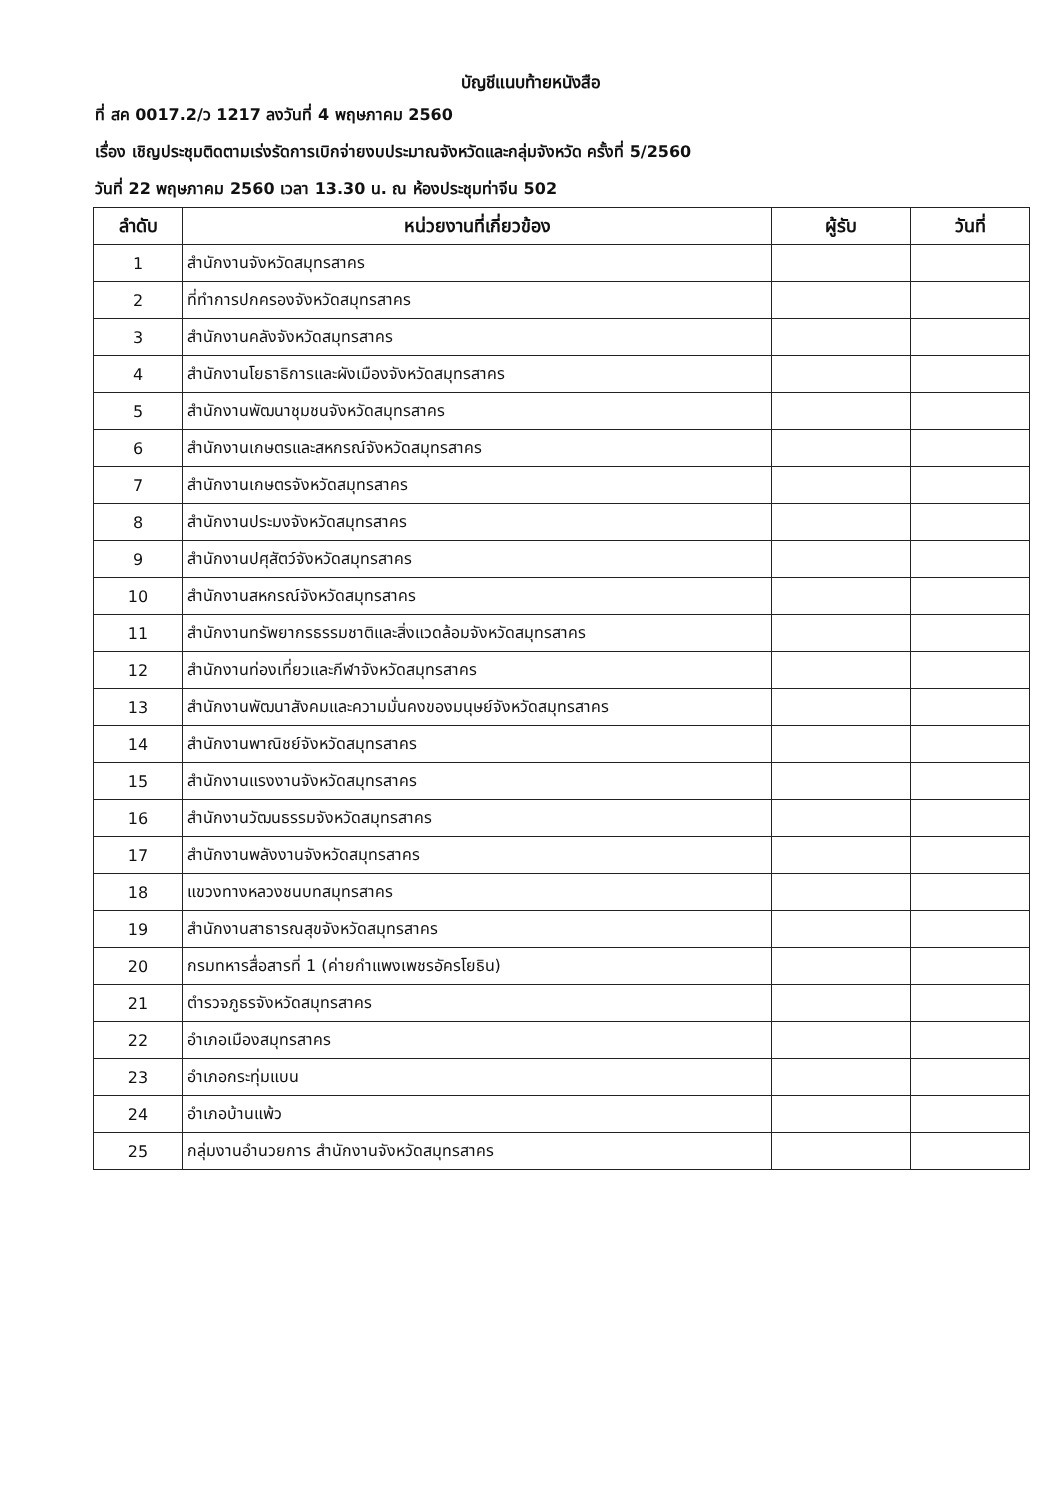บัญชีแนบท้ายหนังสือ
ที่ สค 0017.2/ว 1217 ลงวันที่ 4 พฤษภาคม 2560
เรื่อง เชิญประชุมติดตามเร่งรัดการเบิกจ่ายงบประมาณจังหวัดและกลุ่มจังหวัด ครั้งที่ 5/2560
วันที่ 22 พฤษภาคม 2560 เวลา 13.30 น. ณ ห้องประชุมท่าจีน 502
| ลำดับ | หน่วยงานที่เกี่ยวข้อง | ผู้รับ | วันที่ |
| --- | --- | --- | --- |
| 1 | สำนักงานจังหวัดสมุทรสาคร | | |
| 2 | ที่ทำการปกครองจังหวัดสมุทรสาคร | | |
| 3 | สำนักงานคลังจังหวัดสมุทรสาคร | | |
| 4 | สำนักงานโยธาธิการและผังเมืองจังหวัดสมุทรสาคร | | |
| 5 | สำนักงานพัฒนาชุมชนจังหวัดสมุทรสาคร | | |
| 6 | สำนักงานเกษตรและสหกรณ์จังหวัดสมุทรสาคร | | |
| 7 | สำนักงานเกษตรจังหวัดสมุทรสาคร | | |
| 8 | สำนักงานประมงจังหวัดสมุทรสาคร | | |
| 9 | สำนักงานปศุสัตว์จังหวัดสมุทรสาคร | | |
| 10 | สำนักงานสหกรณ์จังหวัดสมุทรสาคร | | |
| 11 | สำนักงานทรัพยากรธรรมชาติและสิ่งแวดล้อมจังหวัดสมุทรสาคร | | |
| 12 | สำนักงานท่องเที่ยวและกีฬาจังหวัดสมุทรสาคร | | |
| 13 | สำนักงานพัฒนาสังคมและความมั่นคงของมนุษย์จังหวัดสมุทรสาคร | | |
| 14 | สำนักงานพาณิชย์จังหวัดสมุทรสาคร | | |
| 15 | สำนักงานแรงงานจังหวัดสมุทรสาคร | | |
| 16 | สำนักงานวัฒนธรรมจังหวัดสมุทรสาคร | | |
| 17 | สำนักงานพลังงานจังหวัดสมุทรสาคร | | |
| 18 | แขวงทางหลวงชนบทสมุทรสาคร | | |
| 19 | สำนักงานสาธารณสุขจังหวัดสมุทรสาคร | | |
| 20 | กรมทหารสื่อสารที่ 1 (ค่ายกำแพงเพชรอัครโยธิน) | | |
| 21 | ตำรวจภูธรจังหวัดสมุทรสาคร | | |
| 22 | อำเภอเมืองสมุทรสาคร | | |
| 23 | อำเภอกระทุ่มแบน | | |
| 24 | อำเภอบ้านแพ้ว | | |
| 25 | กลุ่มงานอำนวยการ สำนักงานจังหวัดสมุทรสาคร | | |